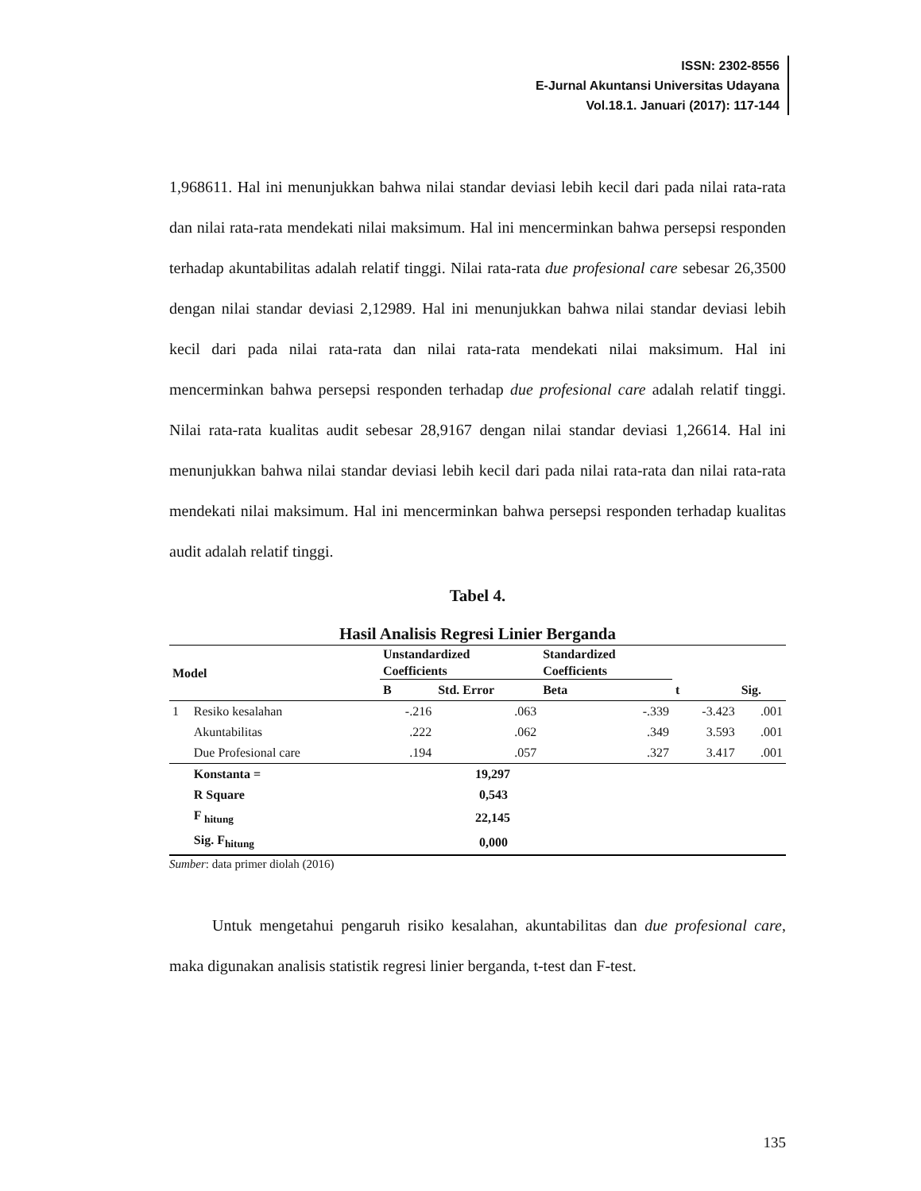ISSN: 2302-8556
E-Jurnal Akuntansi Universitas Udayana
Vol.18.1. Januari (2017): 117-144
1,968611. Hal ini menunjukkan bahwa nilai standar deviasi lebih kecil dari pada nilai rata-rata dan nilai rata-rata mendekati nilai maksimum. Hal ini mencerminkan bahwa persepsi responden terhadap akuntabilitas adalah relatif tinggi. Nilai rata-rata due profesional care sebesar 26,3500 dengan nilai standar deviasi 2,12989. Hal ini menunjukkan bahwa nilai standar deviasi lebih kecil dari pada nilai rata-rata dan nilai rata-rata mendekati nilai maksimum. Hal ini mencerminkan bahwa persepsi responden terhadap due profesional care adalah relatif tinggi. Nilai rata-rata kualitas audit sebesar 28,9167 dengan nilai standar deviasi 1,26614. Hal ini menunjukkan bahwa nilai standar deviasi lebih kecil dari pada nilai rata-rata dan nilai rata-rata mendekati nilai maksimum. Hal ini mencerminkan bahwa persepsi responden terhadap kualitas audit adalah relatif tinggi.
Tabel 4.
Hasil Analisis Regresi Linier Berganda
| Model | | Unstandardized Coefficients | | Standardized Coefficients | t | Sig. |
| --- | --- | --- | --- | --- | --- | --- |
| | | B | Std. Error | Beta | | |
| 1 | Resiko kesalahan | -.216 | .063 | -.339 | -3.423 | .001 |
| | Akuntabilitas | .222 | .062 | .349 | 3.593 | .001 |
| | Due Profesional care | .194 | .057 | .327 | 3.417 | .001 |
| | Konstanta = | 19,297 | | | | |
| | R Square | 0,543 | | | | |
| | F <sub>hitung</sub> | 22,145 | | | | |
| | Sig. F<sub>hitung</sub> | 0,000 | | | | |
Sumber: data primer diolah (2016)
Untuk mengetahui pengaruh risiko kesalahan, akuntabilitas dan due profesional care, maka digunakan analisis statistik regresi linier berganda, t-test dan F-test.
135